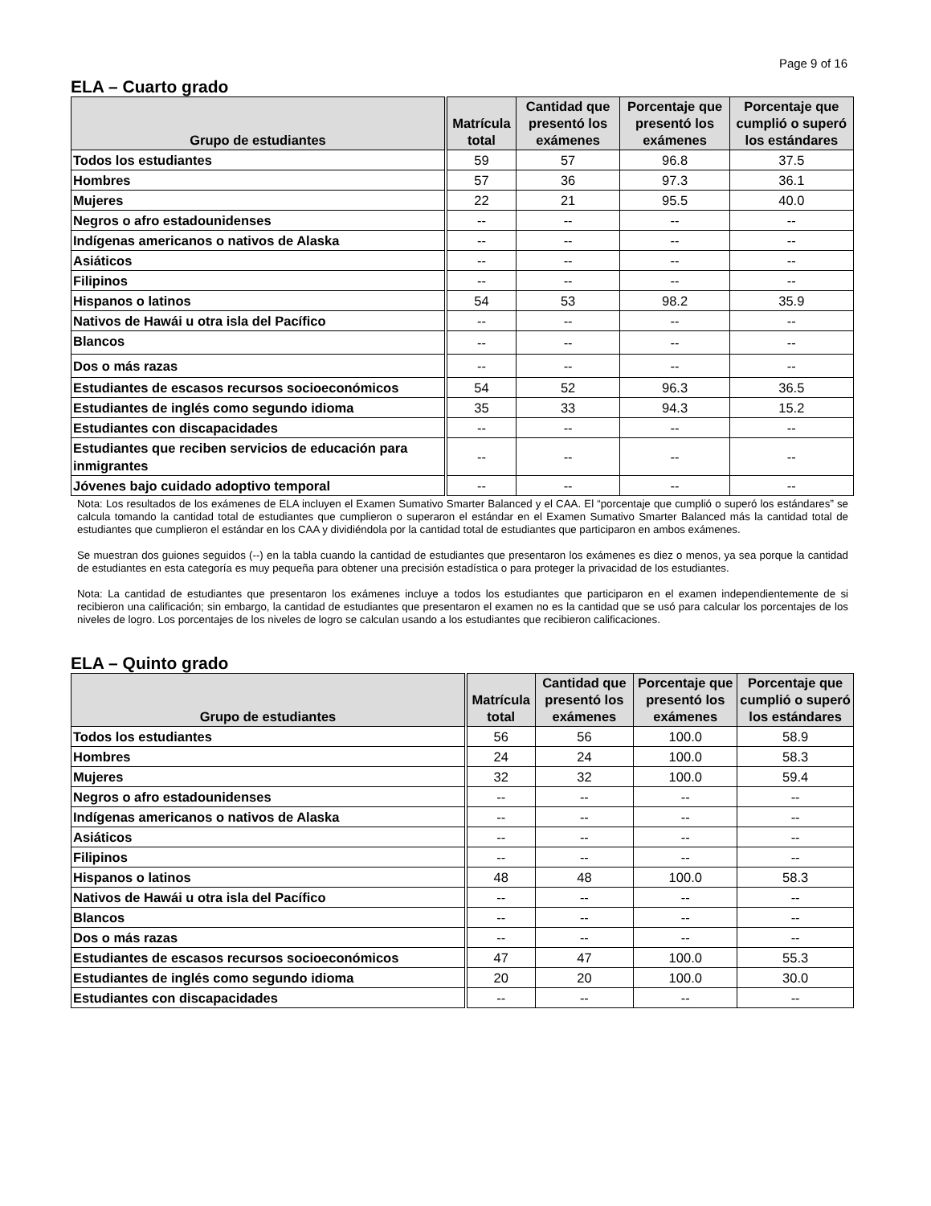Page 9 of 16
ELA – Cuarto grado
| Grupo de estudiantes | Matrícula total | Cantidad que presentó los exámenes | Porcentaje que presentó los exámenes | Porcentaje que cumplió o superó los estándares |
| --- | --- | --- | --- | --- |
| Todos los estudiantes | 59 | 57 | 96.8 | 37.5 |
| Hombres | 57 | 36 | 97.3 | 36.1 |
| Mujeres | 22 | 21 | 95.5 | 40.0 |
| Negros o afro estadounidenses | -- | -- | -- | -- |
| Indígenas americanos o nativos de Alaska | -- | -- | -- | -- |
| Asiáticos | -- | -- | -- | -- |
| Filipinos | -- | -- | -- | -- |
| Hispanos o latinos | 54 | 53 | 98.2 | 35.9 |
| Nativos de Hawái u otra isla del Pacífico | -- | -- | -- | -- |
| Blancos | -- | -- | -- | -- |
| Dos o más razas | -- | -- | -- | -- |
| Estudiantes de escasos recursos socioeconómicos | 54 | 52 | 96.3 | 36.5 |
| Estudiantes de inglés como segundo idioma | 35 | 33 | 94.3 | 15.2 |
| Estudiantes con discapacidades | -- | -- | -- | -- |
| Estudiantes que reciben servicios de educación para inmigrantes | -- | -- | -- | -- |
| Jóvenes bajo cuidado adoptivo temporal | -- | -- | -- | -- |
Nota: Los resultados de los exámenes de ELA incluyen el Examen Sumativo Smarter Balanced y el CAA. El “porcentaje que cumplió o superó los estándares” se calcula tomando la cantidad total de estudiantes que cumplieron o superaron el estándar en el Examen Sumativo Smarter Balanced más la cantidad total de estudiantes que cumplieron el estándar en los CAA y dividiéndola por la cantidad total de estudiantes que participaron en ambos exámenes.
Se muestran dos guiones seguidos (--) en la tabla cuando la cantidad de estudiantes que presentaron los exámenes es diez o menos, ya sea porque la cantidad de estudiantes en esta categoría es muy pequeña para obtener una precisión estadística o para proteger la privacidad de los estudiantes.
Nota: La cantidad de estudiantes que presentaron los exámenes incluye a todos los estudiantes que participaron en el examen independientemente de si recibieron una calificación; sin embargo, la cantidad de estudiantes que presentaron el examen no es la cantidad que se usó para calcular los porcentajes de los niveles de logro. Los porcentajes de los niveles de logro se calculan usando a los estudiantes que recibieron calificaciones.
ELA – Quinto grado
| Grupo de estudiantes | Matrícula total | Cantidad que presentó los exámenes | Porcentaje que presentó los exámenes | Porcentaje que cumplió o superó los estándares |
| --- | --- | --- | --- | --- |
| Todos los estudiantes | 56 | 56 | 100.0 | 58.9 |
| Hombres | 24 | 24 | 100.0 | 58.3 |
| Mujeres | 32 | 32 | 100.0 | 59.4 |
| Negros o afro estadounidenses | -- | -- | -- | -- |
| Indígenas americanos o nativos de Alaska | -- | -- | -- | -- |
| Asiáticos | -- | -- | -- | -- |
| Filipinos | -- | -- | -- | -- |
| Hispanos o latinos | 48 | 48 | 100.0 | 58.3 |
| Nativos de Hawái u otra isla del Pacífico | -- | -- | -- | -- |
| Blancos | -- | -- | -- | -- |
| Dos o más razas | -- | -- | -- | -- |
| Estudiantes de escasos recursos socioeconómicos | 47 | 47 | 100.0 | 55.3 |
| Estudiantes de inglés como segundo idioma | 20 | 20 | 100.0 | 30.0 |
| Estudiantes con discapacidades | -- | -- | -- | -- |